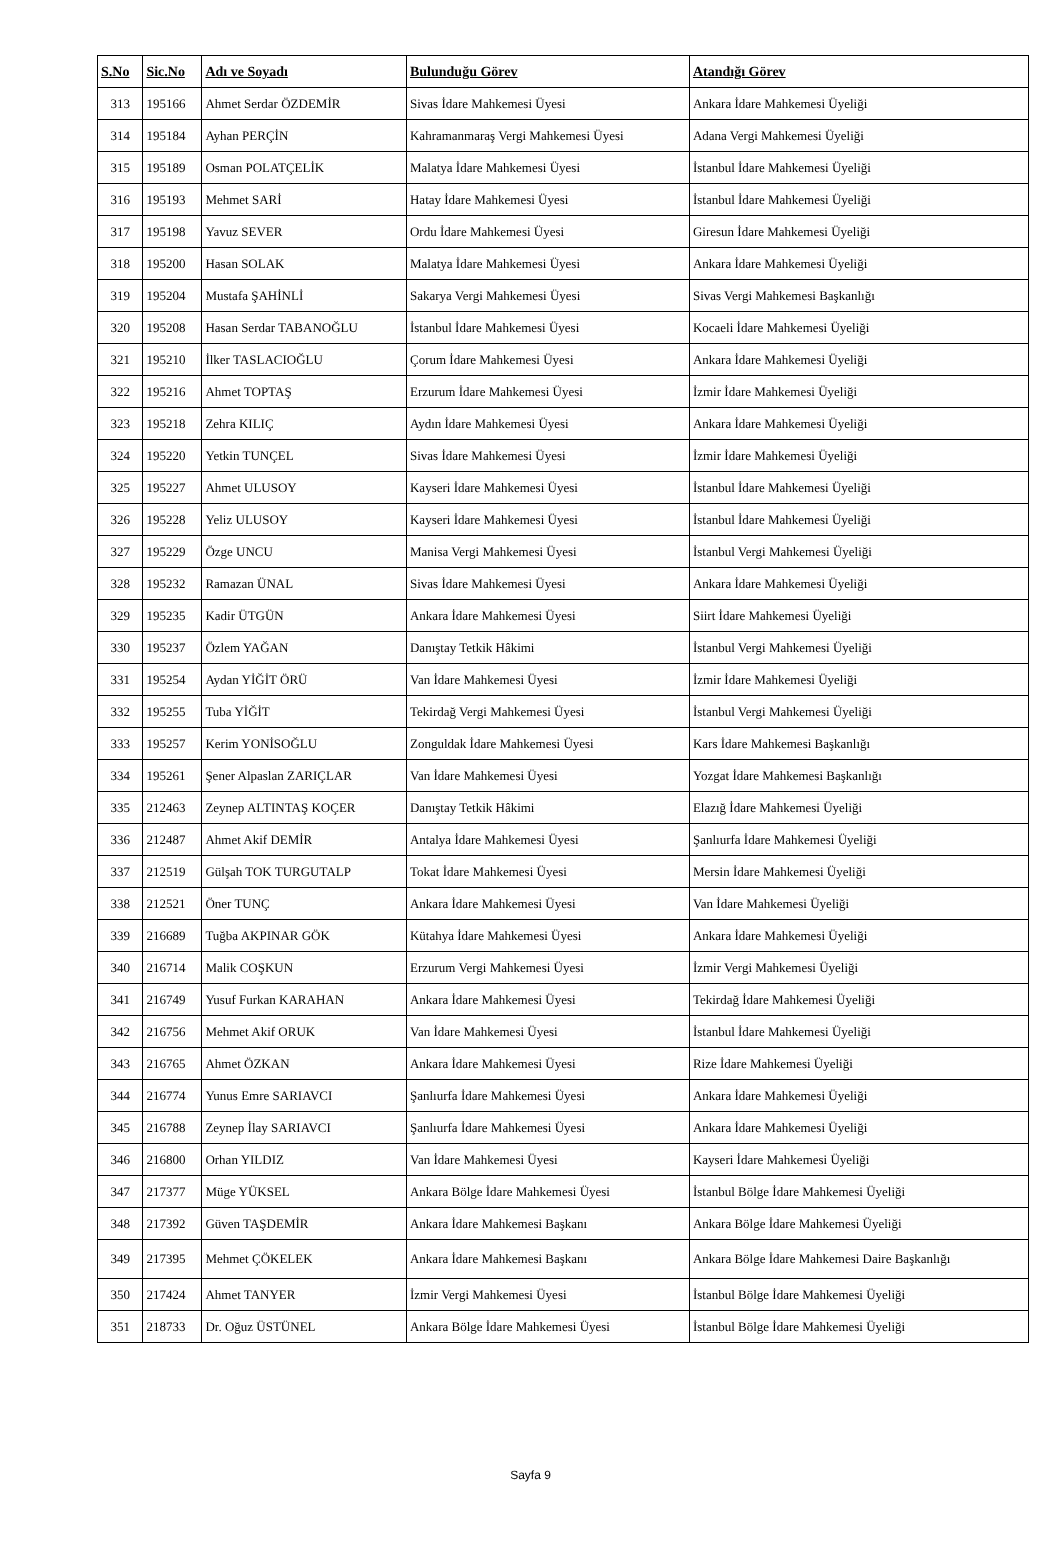| S.No | Sic.No | Adı ve Soyadı | Bulunduğu Görev | Atandığı Görev |
| --- | --- | --- | --- | --- |
| 313 | 195166 | Ahmet Serdar ÖZDEMİR | Sivas İdare Mahkemesi Üyesi | Ankara İdare Mahkemesi Üyeliği |
| 314 | 195184 | Ayhan PERÇİN | Kahramanmaraş Vergi Mahkemesi Üyesi | Adana Vergi Mahkemesi Üyeliği |
| 315 | 195189 | Osman POLATÇELİK | Malatya İdare Mahkemesi Üyesi | İstanbul İdare Mahkemesi Üyeliği |
| 316 | 195193 | Mehmet SARİ | Hatay İdare Mahkemesi Üyesi | İstanbul İdare Mahkemesi Üyeliği |
| 317 | 195198 | Yavuz SEVER | Ordu İdare Mahkemesi Üyesi | Giresun İdare Mahkemesi Üyeliği |
| 318 | 195200 | Hasan SOLAK | Malatya İdare Mahkemesi Üyesi | Ankara İdare Mahkemesi Üyeliği |
| 319 | 195204 | Mustafa ŞAHİNLİ | Sakarya Vergi Mahkemesi Üyesi | Sivas Vergi Mahkemesi Başkanlığı |
| 320 | 195208 | Hasan Serdar TABANOĞLU | İstanbul İdare Mahkemesi Üyesi | Kocaeli İdare Mahkemesi Üyeliği |
| 321 | 195210 | İlker TASLACIOĞLU | Çorum İdare Mahkemesi Üyesi | Ankara İdare Mahkemesi Üyeliği |
| 322 | 195216 | Ahmet TOPTAŞ | Erzurum İdare Mahkemesi Üyesi | İzmir İdare Mahkemesi Üyeliği |
| 323 | 195218 | Zehra KILIÇ | Aydın İdare Mahkemesi Üyesi | Ankara İdare Mahkemesi Üyeliği |
| 324 | 195220 | Yetkin TUNÇEL | Sivas İdare Mahkemesi Üyesi | İzmir İdare Mahkemesi Üyeliği |
| 325 | 195227 | Ahmet ULUSOY | Kayseri İdare Mahkemesi Üyesi | İstanbul İdare Mahkemesi Üyeliği |
| 326 | 195228 | Yeliz ULUSOY | Kayseri İdare Mahkemesi Üyesi | İstanbul İdare Mahkemesi Üyeliği |
| 327 | 195229 | Özge UNCU | Manisa Vergi Mahkemesi Üyesi | İstanbul Vergi Mahkemesi Üyeliği |
| 328 | 195232 | Ramazan ÜNAL | Sivas İdare Mahkemesi Üyesi | Ankara İdare Mahkemesi Üyeliği |
| 329 | 195235 | Kadir ÜTGÜN | Ankara İdare Mahkemesi Üyesi | Siirt İdare Mahkemesi Üyeliği |
| 330 | 195237 | Özlem YAĞAN | Danıştay Tetkik Hâkimi | İstanbul Vergi Mahkemesi Üyeliği |
| 331 | 195254 | Aydan YİĞİT ÖRÜ | Van İdare Mahkemesi Üyesi | İzmir İdare Mahkemesi Üyeliği |
| 332 | 195255 | Tuba YİĞİT | Tekirdağ Vergi Mahkemesi Üyesi | İstanbul Vergi Mahkemesi Üyeliği |
| 333 | 195257 | Kerim YONİSOĞLU | Zonguldak İdare Mahkemesi Üyesi | Kars İdare Mahkemesi Başkanlığı |
| 334 | 195261 | Şener Alpaslan ZARIÇLAR | Van İdare Mahkemesi Üyesi | Yozgat İdare Mahkemesi Başkanlığı |
| 335 | 212463 | Zeynep ALTINTAŞ KOÇER | Danıştay Tetkik Hâkimi | Elazığ İdare Mahkemesi Üyeliği |
| 336 | 212487 | Ahmet Akif DEMİR | Antalya İdare Mahkemesi Üyesi | Şanlıurfa İdare Mahkemesi Üyeliği |
| 337 | 212519 | Gülşah TOK TURGUTALP | Tokat İdare Mahkemesi Üyesi | Mersin İdare Mahkemesi Üyeliği |
| 338 | 212521 | Öner TUNÇ | Ankara İdare Mahkemesi Üyesi | Van İdare Mahkemesi Üyeliği |
| 339 | 216689 | Tuğba AKPINAR GÖK | Kütahya İdare Mahkemesi Üyesi | Ankara İdare Mahkemesi Üyeliği |
| 340 | 216714 | Malik COŞKUN | Erzurum Vergi Mahkemesi Üyesi | İzmir Vergi Mahkemesi Üyeliği |
| 341 | 216749 | Yusuf Furkan KARAHAN | Ankara İdare Mahkemesi Üyesi | Tekirdağ İdare Mahkemesi Üyeliği |
| 342 | 216756 | Mehmet Akif ORUK | Van İdare Mahkemesi Üyesi | İstanbul İdare Mahkemesi Üyeliği |
| 343 | 216765 | Ahmet ÖZKAN | Ankara İdare Mahkemesi Üyesi | Rize İdare Mahkemesi Üyeliği |
| 344 | 216774 | Yunus Emre SARIAVCI | Şanlıurfa İdare Mahkemesi Üyesi | Ankara İdare Mahkemesi Üyeliği |
| 345 | 216788 | Zeynep İlay SARIAVCI | Şanlıurfa İdare Mahkemesi Üyesi | Ankara İdare Mahkemesi Üyeliği |
| 346 | 216800 | Orhan YILDIZ | Van İdare Mahkemesi Üyesi | Kayseri İdare Mahkemesi Üyeliği |
| 347 | 217377 | Müge YÜKSEL | Ankara Bölge İdare Mahkemesi Üyesi | İstanbul Bölge İdare Mahkemesi Üyeliği |
| 348 | 217392 | Güven TAŞDEMİR | Ankara İdare Mahkemesi Başkanı | Ankara Bölge İdare Mahkemesi Üyeliği |
| 349 | 217395 | Mehmet ÇÖKELEK | Ankara İdare Mahkemesi Başkanı | Ankara Bölge İdare Mahkemesi Daire Başkanlığı |
| 350 | 217424 | Ahmet TANYER | İzmir Vergi Mahkemesi Üyesi | İstanbul Bölge İdare Mahkemesi Üyeliği |
| 351 | 218733 | Dr. Oğuz ÜSTÜNEL | Ankara Bölge İdare Mahkemesi Üyesi | İstanbul Bölge İdare Mahkemesi Üyeliği |
Sayfa 9